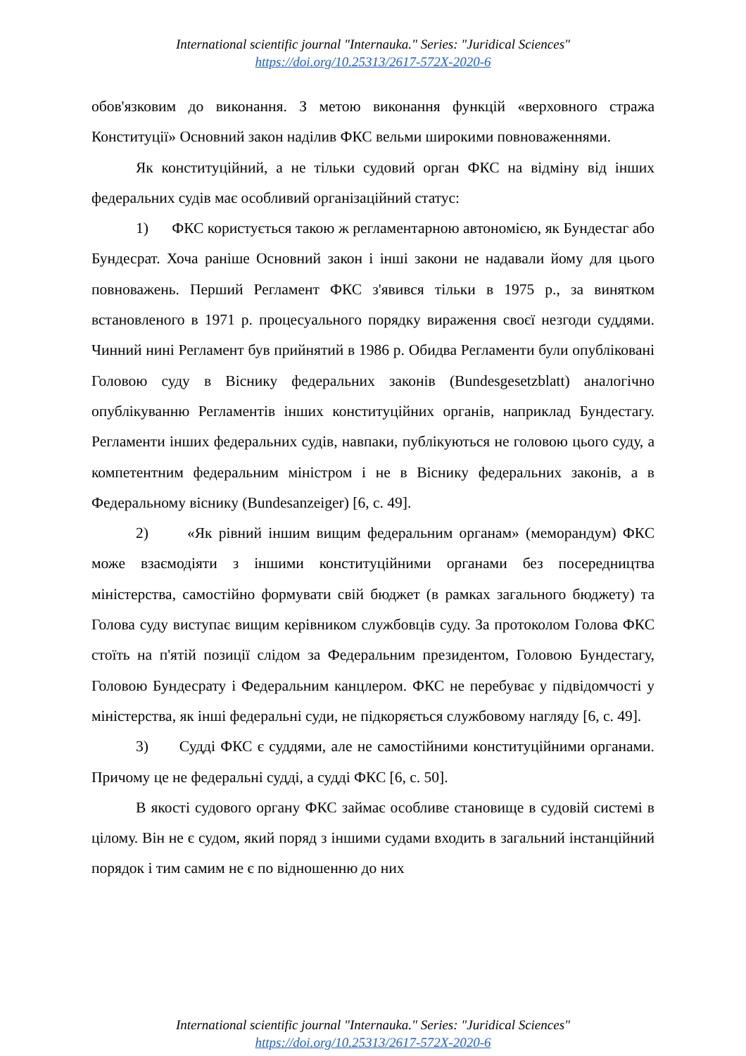International scientific journal "Internauka." Series: "Juridical Sciences"
https://doi.org/10.25313/2617-572X-2020-6
обов'язковим до виконання. З метою виконання функцій «верховного стража Конституції» Основний закон наділив ФКС вельми широкими повноваженнями.
Як конституційний, а не тільки судовий орган ФКС на відміну від інших федеральних судів має особливий організаційний статус:
1) ФКС користується такою ж регламентарною автономією, як Бундестаг або Бундесрат. Хоча раніше Основний закон і інші закони не надавали йому для цього повноважень. Перший Регламент ФКС з'явився тільки в 1975 р., за винятком встановленого в 1971 р. процесуального порядку вираження своєї незгоди суддями. Чинний нині Регламент був прийнятий в 1986 р. Обидва Регламенти були опубліковані Головою суду в Віснику федеральних законів (Bundesgesetzblatt) аналогічно опублікуванню Регламентів інших конституційних органів, наприклад Бундестагу. Регламенти інших федеральних судів, навпаки, публікуються не головою цього суду, а компетентним федеральним міністром і не в Віснику федеральних законів, а в Федеральному віснику (Bundesanzeiger) [6, с. 49].
2) «Як рівний іншим вищим федеральним органам» (меморандум) ФКС може взаємодіяти з іншими конституційними органами без посередництва міністерства, самостійно формувати свій бюджет (в рамках загального бюджету) та Голова суду виступає вищим керівником службовців суду. За протоколом Голова ФКС стоїть на п'ятій позиції слідом за Федеральним президентом, Головою Бундестагу, Головою Бундесрату і Федеральним канцлером. ФКС не перебуває у підвідомчості у міністерства, як інші федеральні суди, не підкоряється службовому нагляду [6, с. 49].
3) Судді ФКС є суддями, але не самостійними конституційними органами. Причому це не федеральні судді, а судді ФКС [6, с. 50].
В якості судового органу ФКС займає особливе становище в судовій системі в цілому. Він не є судом, який поряд з іншими судами входить в загальний інстанційний порядок і тим самим не є по відношенню до них
International scientific journal "Internauka." Series: "Juridical Sciences"
https://doi.org/10.25313/2617-572X-2020-6